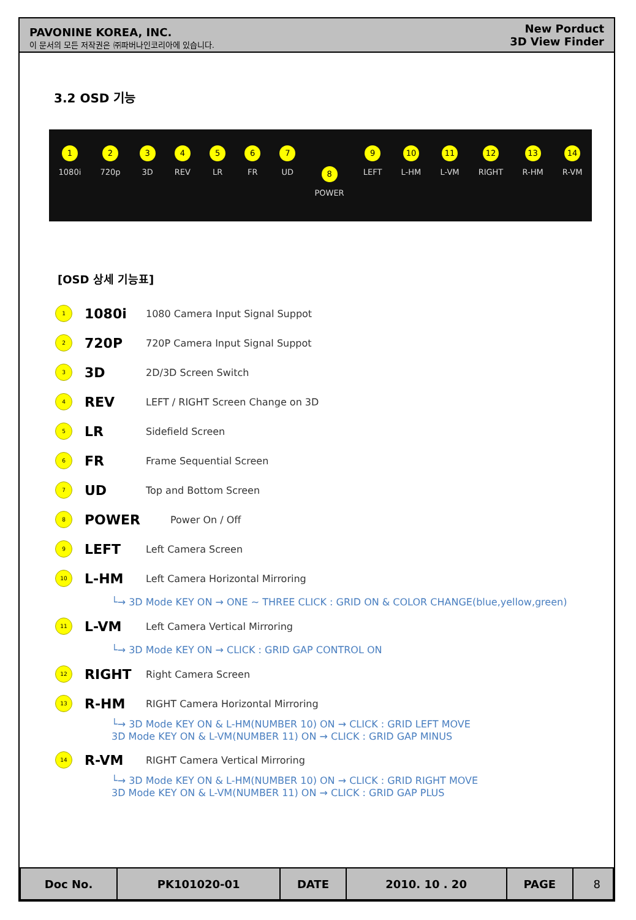PAVONINE KOREA, INC.
이 문서의 모든 저작권은 ㈜파버나인코리아에 있습니다.
New Porduct
3D View Finder
3.2 OSD 기능
1
1080i
2
720p
3
3D
4
REV
5
LR
6
FR
7
UD
8
POWER
9
LEFT
10
L-HM
11
L-VM
12
RIGHT
13
R-HM
14
R-VM
[OSD 상세 기능표]
1 1080i 1080 Camera Input Signal Suppot
2 720P 720P Camera Input Signal Suppot
3 3D 2D/3D Screen Switch
4 REV LEFT / RIGHT Screen Change on 3D
5 LR Sidefield Screen
6 FR Frame Sequential Screen
7 UD Top and Bottom Screen
8 POWER Power On / Off
9 LEFT Left Camera Screen
10 L-HM Left Camera Horizontal Mirroring
└→ 3D Mode KEY ON → ONE ~ THREE CLICK : GRID ON & COLOR CHANGE(blue,yellow,green)
11 L-VM Left Camera Vertical Mirroring
└→ 3D Mode KEY ON → CLICK : GRID GAP CONTROL ON
12 RIGHT Right Camera Screen
13 R-HM RIGHT Camera Horizontal Mirroring
└→ 3D Mode KEY ON & L-HM(NUMBER 10) ON → CLICK : GRID LEFT MOVE
3D Mode KEY ON & L-VM(NUMBER 11) ON → CLICK : GRID GAP MINUS
14 R-VM RIGHT Camera Vertical Mirroring
└→ 3D Mode KEY ON & L-HM(NUMBER 10) ON → CLICK : GRID RIGHT MOVE
3D Mode KEY ON & L-VM(NUMBER 11) ON → CLICK : GRID GAP PLUS
| Doc No. | PK101020-01 | DATE | 2010. 10 . 20 | PAGE | 8 |